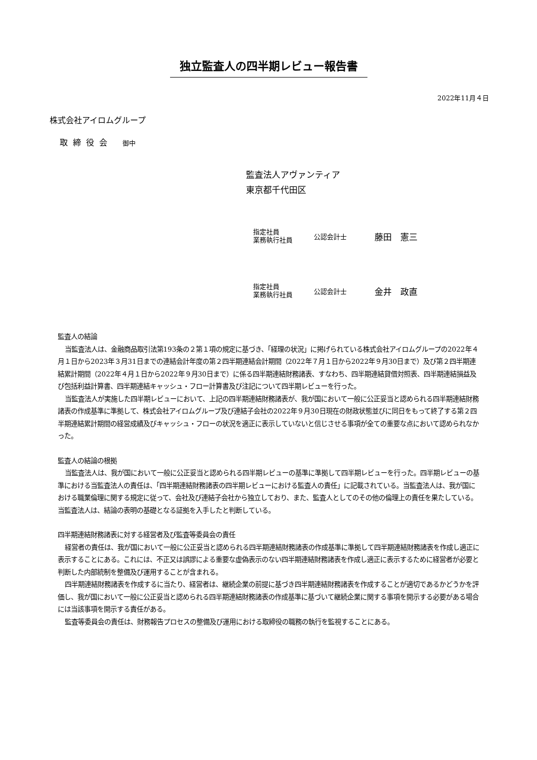独立監査人の四半期レビュー報告書
2022年11月４日
株式会社アイロムグループ
取締役会 御中
監査法人アヴァンティア
東京都千代田区
指定社員
業務執行社員
公認会計士
藤田　憲三
指定社員
業務執行社員
公認会計士
金井　政直
監査人の結論
当監査法人は、金融商品取引法第193条の２第１項の規定に基づき、「経理の状況」に掲げられている株式会社アイロムグループの2022年４月１日から2023年３月31日までの連結会計年度の第２四半期連結会計期間（2022年７月１日から2022年９月30日まで）及び第２四半期連結累計期間（2022年４月１日から2022年９月30日まで）に係る四半期連結財務諸表、すなわち、四半期連結貸借対照表、四半期連結損益及び包括利益計算書、四半期連結キャッシュ・フロー計算書及び注記について四半期レビューを行った。
当監査法人が実施した四半期レビューにおいて、上記の四半期連結財務諸表が、我が国において一般に公正妥当と認められる四半期連結財務諸表の作成基準に準拠して、株式会社アイロムグループ及び連結子会社の2022年９月30日現在の財政状態並びに同日をもって終了する第２四半期連結累計期間の経営成績及びキャッシュ・フローの状況を適正に表示していないと信じさせる事項が全ての重要な点において認められなかった。
監査人の結論の根拠
当監査法人は、我が国において一般に公正妥当と認められる四半期レビューの基準に準拠して四半期レビューを行った。四半期レビューの基準における当監査法人の責任は、「四半期連結財務諸表の四半期レビューにおける監査人の責任」に記載されている。当監査法人は、我が国における職業倫理に関する規定に従って、会社及び連結子会社から独立しており、また、監査人としてのその他の倫理上の責任を果たしている。当監査法人は、結論の表明の基礎となる証拠を入手したと判断している。
四半期連結財務諸表に対する経営者及び監査等委員会の責任
経営者の責任は、我が国において一般に公正妥当と認められる四半期連結財務諸表の作成基準に準拠して四半期連結財務諸表を作成し適正に表示することにある。これには、不正又は誤謬による重要な虚偽表示のない四半期連結財務諸表を作成し適正に表示するために経営者が必要と判断した内部統制を整備及び運用することが含まれる。
四半期連結財務諸表を作成するに当たり、経営者は、継続企業の前提に基づき四半期連結財務諸表を作成することが適切であるかどうかを評価し、我が国において一般に公正妥当と認められる四半期連結財務諸表の作成基準に基づいて継続企業に関する事項を開示する必要がある場合には当該事項を開示する責任がある。
監査等委員会の責任は、財務報告プロセスの整備及び運用における取締役の職務の執行を監視することにある。